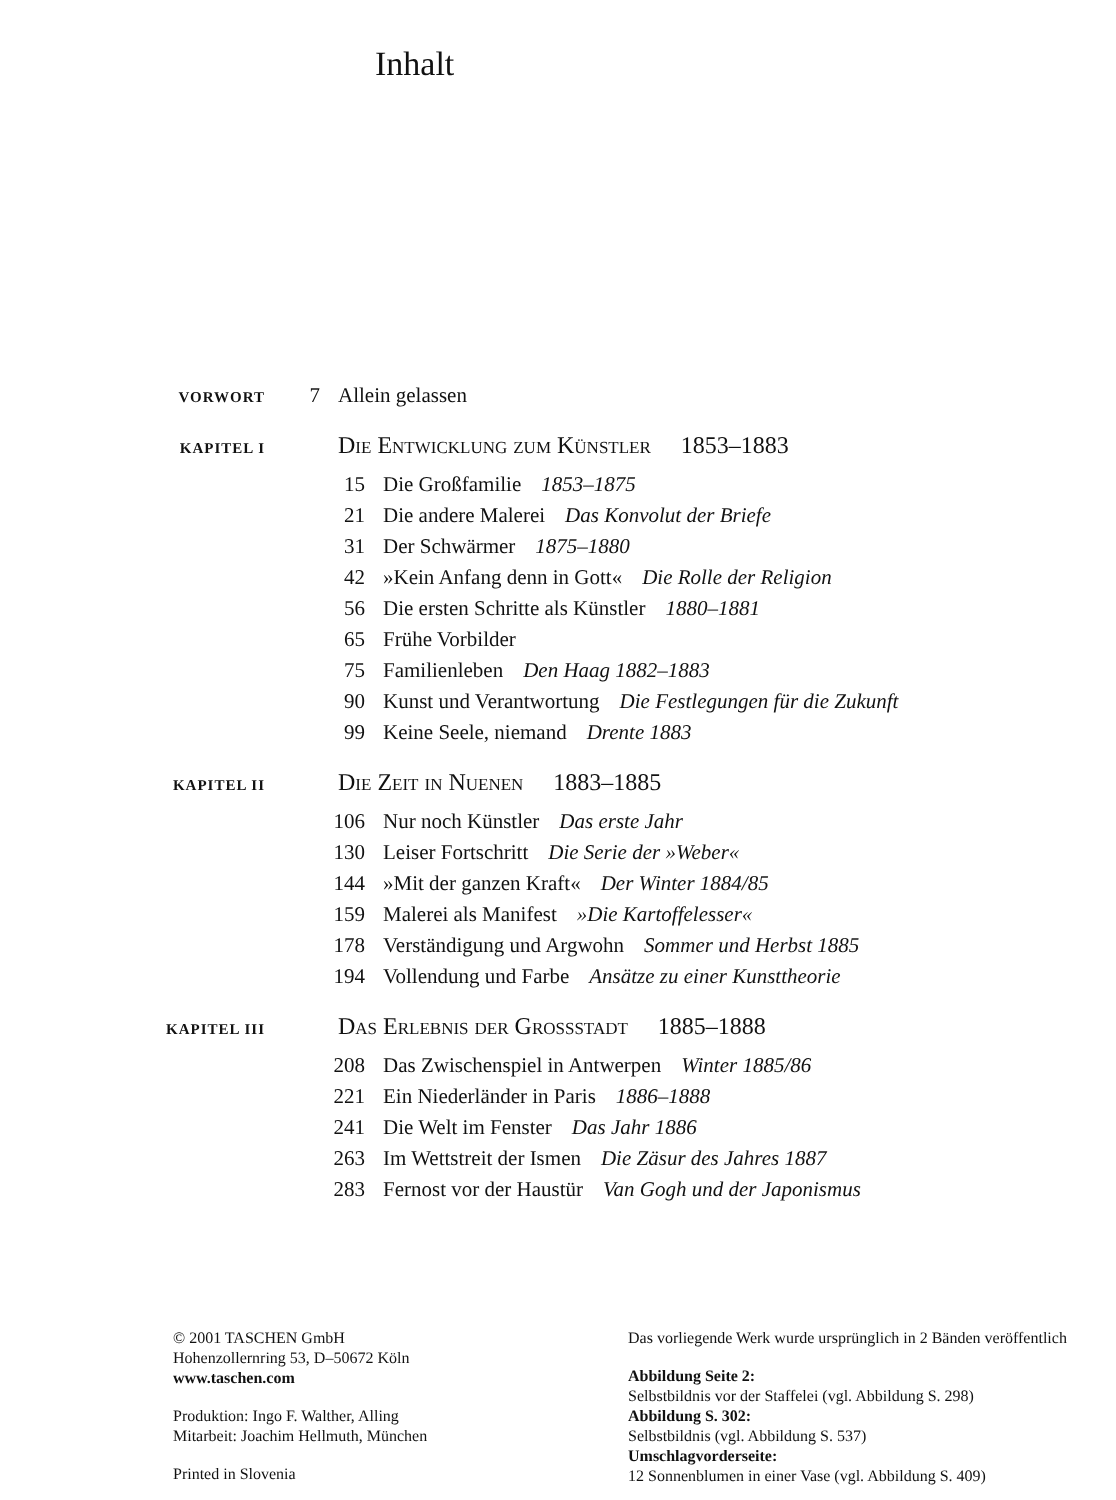Inhalt
VORWORT 7 Allein gelassen
KAPITEL I Die Entwicklung zum Künstler 1853–1883
15 Die Großfamilie 1853–1875
21 Die andere Malerei Das Konvolut der Briefe
31 Der Schwärmer 1875–1880
42 »Kein Anfang denn in Gott« Die Rolle der Religion
56 Die ersten Schritte als Künstler 1880–1881
65 Frühe Vorbilder
75 Familienleben Den Haag 1882–1883
90 Kunst und Verantwortung Die Festlegungen für die Zukunft
99 Keine Seele, niemand Drente 1883
KAPITEL II Die Zeit in Nuenen 1883–1885
106 Nur noch Künstler Das erste Jahr
130 Leiser Fortschritt Die Serie der »Weber«
144 »Mit der ganzen Kraft« Der Winter 1884/85
159 Malerei als Manifest »Die Kartoffelesser«
178 Verständigung und Argwohn Sommer und Herbst 1885
194 Vollendung und Farbe Ansätze zu einer Kunsttheorie
KAPITEL III Das Erlebnis der Grossstadt 1885–1888
208 Das Zwischenspiel in Antwerpen Winter 1885/86
221 Ein Niederländer in Paris 1886–1888
241 Die Welt im Fenster Das Jahr 1886
263 Im Wettstreit der Ismen Die Zäsur des Jahres 1887
283 Fernost vor der Haustür Van Gogh und der Japonismus
© 2001 TASCHEN GmbH
Hohenzollernring 53, D–50672 Köln
www.taschen.com
Produktion: Ingo F. Walther, Alling
Mitarbeit: Joachim Hellmuth, München
Printed in Slovenia
Das vorliegende Werk wurde ursprünglich in 2 Bänden veröffentlich
Abbildung Seite 2:
Selbstbildnis vor der Staffelei (vgl. Abbildung S. 298)
Abbildung S. 302:
Selbstbildnis (vgl. Abbildung S. 537)
Umschlagvorderseite:
12 Sonnenblumen in einer Vase (vgl. Abbildung S. 409)